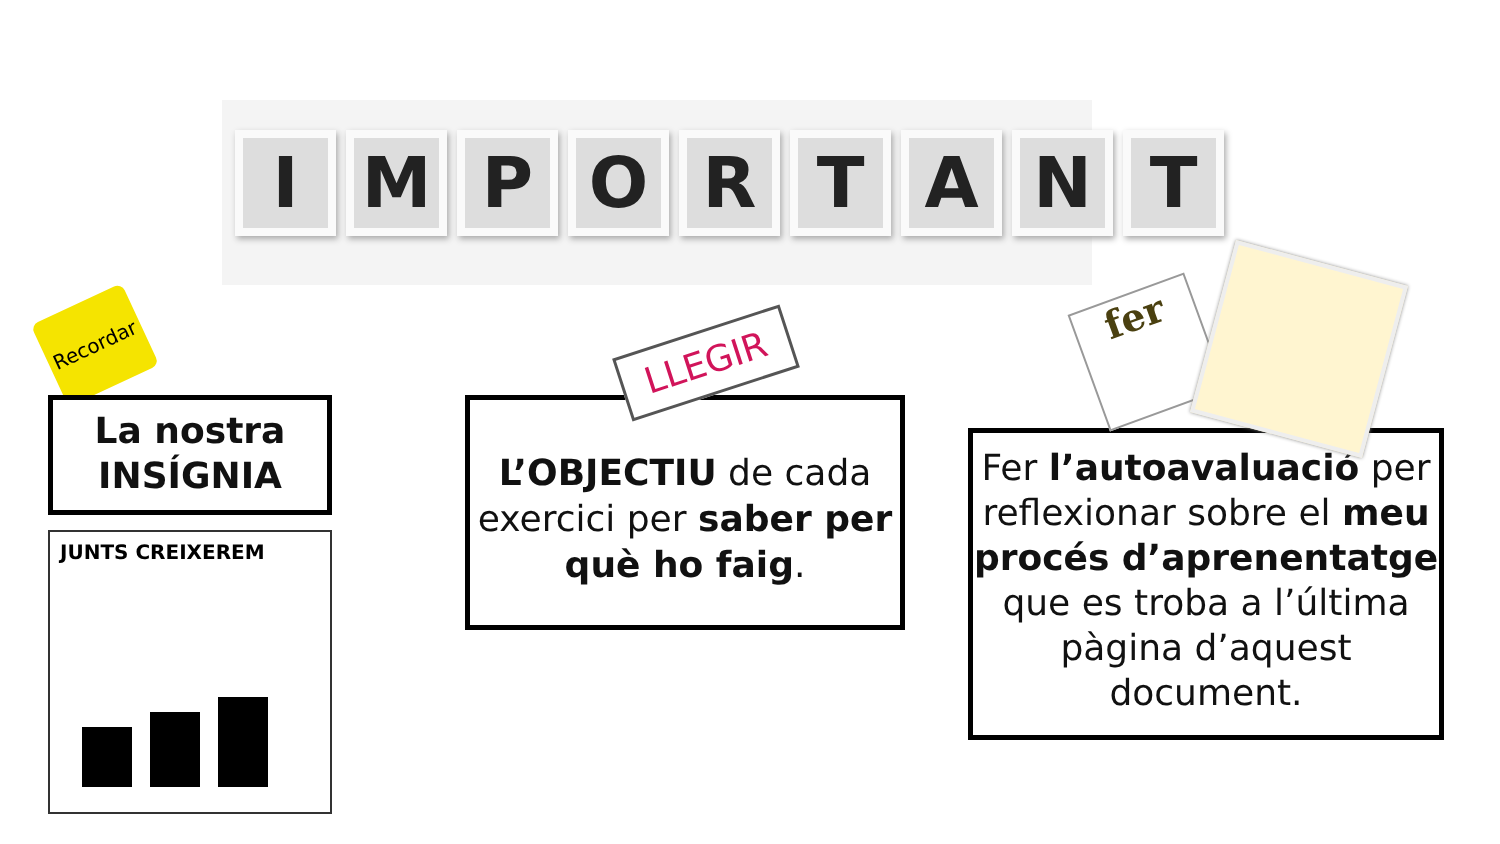IMPORTANT
Recordar
La nostra
INSÍGNIA
JUNTS CREIXEREM
L’OBJECTIU de cada exercici per saber per què ho faig.
LLEGIR
Fer l’autoavaluació per reflexionar sobre el meu procés d’aprenentatge que es troba a l’última pàgina d’aquest document.
fer